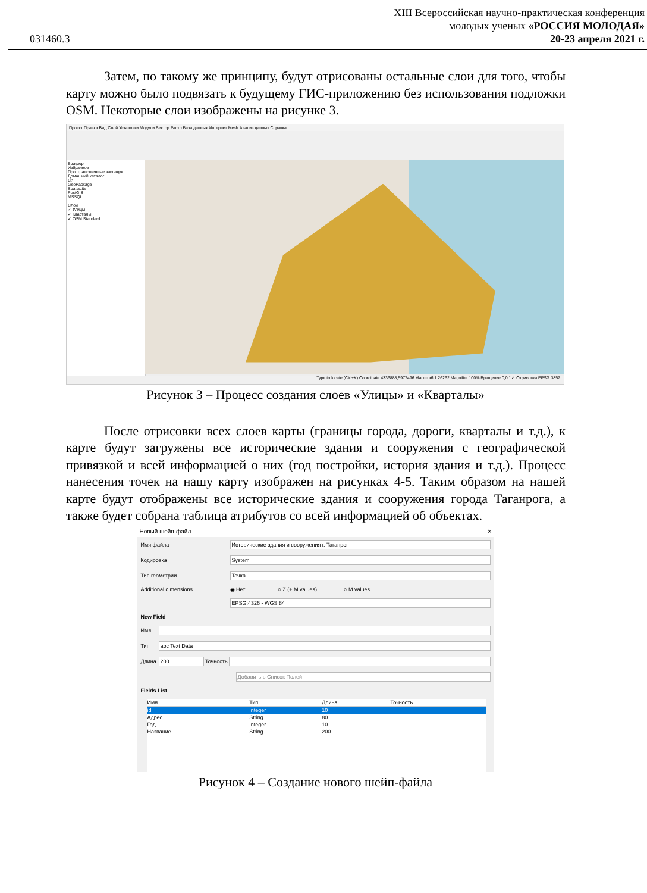031460.3
XIII Всероссийская научно-практическая конференция
молодых ученых «РОССИЯ МОЛОДАЯ»
20-23 апреля 2021 г.
Затем, по такому же принципу, будут отрисованы остальные слои для того, чтобы карту можно было подвязать к будущему ГИС-приложению без использования подложки OSM. Некоторые слои изображены на рисунке 3.
Проект Правка Вид Слой Установки Модули Вектор Растр База данных Интернет Mesh Анализ данных Справка
Браузер
Избранное
Пространственные закладки
Домашний каталог
C:\
GeoPackage
SpatiaLite
PostGIS
MSSQL
Слои
✓ Улицы
✓ Кварталы
✓ OSM Standard
Type to locate (Ctrl+K) Coordinate 4336888,5977496 Масштаб 1:26262 Magnifier 100% Вращение 0,0 ° ✓ Отрисовка EPSG:3857
Рисунок 3 – Процесс создания слоев «Улицы» и «Кварталы»
После отрисовки всех слоев карты (границы города, дороги, кварталы и т.д.), к карте будут загружены все исторические здания и сооружения с географической привязкой и всей информацией о них (год постройки, история здания и т.д.). Процесс нанесения точек на нашу карту изображен на рисунках 4-5. Таким образом на нашей карте будут отображены все исторические здания и сооружения города Таганрога, а также будет собрана таблица атрибутов со всей информацией об объектах.
Новый шейп-файл ✕
Имя файла Исторические здания и сооружения г. Таганрог
Кодировка System
Тип геометрии Точка
Additional dimensions ◉ Нет ○ Z (+ M values) ○ M values
EPSG:4326 - WGS 84
New Field
Имя
Тип abc Text Data
Длина 200 Точность
Добавить в Список Полей
Fields List
| Имя | Тип | Длина | Точность |
| --- | --- | --- | --- |
| id | Integer | 10 | |
| Адрес | String | 80 | |
| Год | Integer | 10 | |
| Название | String | 200 | |
Рисунок 4 – Создание нового шейп-файла